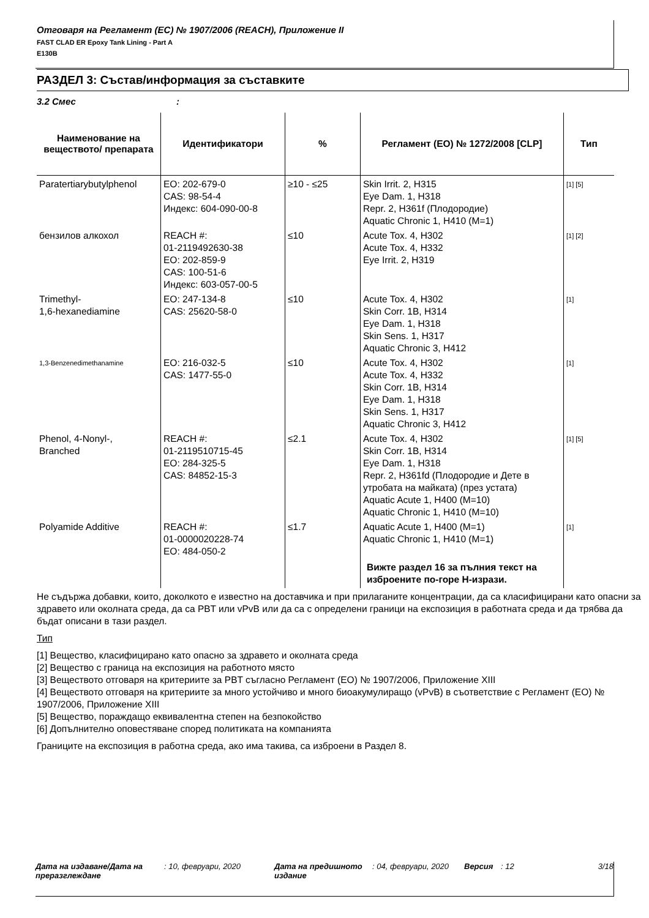Отговаря на Регламент (ЕС) № 1907/2006 (REACH), Приложение II
FAST CLAD ER Epoxy Tank Lining - Part A
E130B
РАЗДЕЛ 3: Състав/информация за съставките
3.2 Смес :
| Наименование на веществото/ препарата | Идентификатори | % | Регламент (ЕО) № 1272/2008 [CLP] | Тип |
| --- | --- | --- | --- | --- |
| Paratertiarybutylphenol | ЕО: 202-679-0 CAS: 98-54-4 Индекс: 604-090-00-8 | ≥10 - ≤25 | Skin Irrit. 2, H315 Eye Dam. 1, H318 Repr. 2, H361f (Плодородие) Aquatic Chronic 1, H410 (M=1) | [1] [5] |
| бензилов алкохол | REACH #: 01-2119492630-38 ЕО: 202-859-9 CAS: 100-51-6 Индекс: 603-057-00-5 | ≤10 | Acute Tox. 4, H302 Acute Tox. 4, H332 Eye Irrit. 2, H319 | [1] [2] |
| Trimethyl- 1,6-hexanediamine | ЕО: 247-134-8 CAS: 25620-58-0 | ≤10 | Acute Tox. 4, H302 Skin Corr. 1B, H314 Eye Dam. 1, H318 Skin Sens. 1, H317 Aquatic Chronic 3, H412 | [1] |
| 1,3-Benzenedimethanamine | ЕО: 216-032-5 CAS: 1477-55-0 | ≤10 | Acute Tox. 4, H302 Acute Tox. 4, H332 Skin Corr. 1B, H314 Eye Dam. 1, H318 Skin Sens. 1, H317 Aquatic Chronic 3, H412 | [1] |
| Phenol, 4-Nonyl-, Branched | REACH #: 01-2119510715-45 ЕО: 284-325-5 CAS: 84852-15-3 | ≤2.1 | Acute Tox. 4, H302 Skin Corr. 1B, H314 Eye Dam. 1, H318 Repr. 2, H361fd (Плодородие и Дете в утробата на майката) (през устата) Aquatic Acute 1, H400 (M=10) Aquatic Chronic 1, H410 (M=10) | [1] [5] |
| Polyamide Additive | REACH #: 01-0000020228-74 ЕО: 484-050-2 | ≤1.7 | Aquatic Acute 1, H400 (M=1) Aquatic Chronic 1, H410 (M=1) Вижте раздел 16 за пълния текст на изброените по-горе H-изрази. | [1] |
Не съдържа добавки, които, доколкото е известно на доставчика и при прилаганите концентрации, да са класифицирани като опасни за здравето или околната среда, да са PBT или vPvB или да са с определени граници на експозиция в работната среда и да трябва да бъдат описани в тази раздел.
Тип
[1] Вещество, класифицирано като опасно за здравето и околната среда
[2] Вещество с граница на експозиция на работното място
[3] Веществото отговаря на критериите за PBT съгласно Регламент (ЕО) № 1907/2006, Приложение XIII
[4] Веществото отговаря на критериите за много устойчиво и много биоакумулиращо (vPvB) в съответствие с Регламент (ЕО) № 1907/2006, Приложение XIII
[5] Вещество, пораждащо еквивалентна степен на безпокойство
[6] Допълнително оповестяване според политиката на компанията
Границите на експозиция в работна среда, ако има такива, са изброени в Раздел 8.
Дата на издаване/Дата на преразглеждане
: 10, февруари, 2020 Дата на предишното издание
: 04, февруари, 2020
Версия : 12 3/18